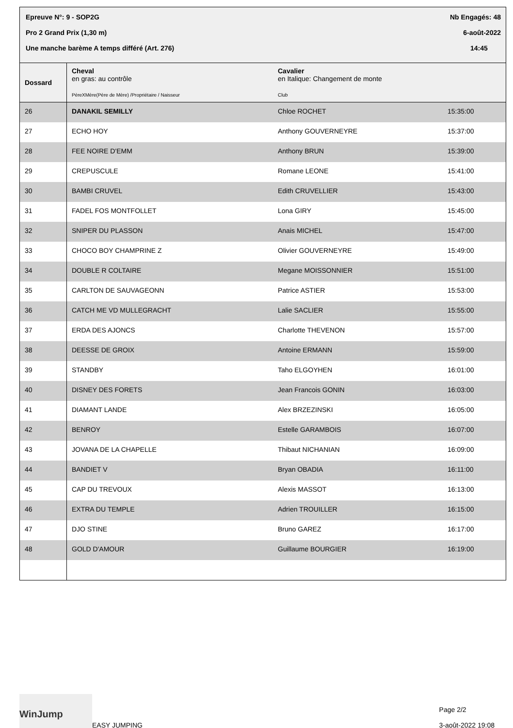Epreuve N°: 9 - SOP2G Nb Engagés: 48
Pro 2 Grand Prix (1,30 m) 6-août-2022
Une manche barème A temps différé (Art. 276) 14:45
| Dossard | Cheval en gras: au contrôle PèreXMère(Père de Mère) /Propriétaire / Naisseur | Cavalier en Italique: Changement de monte Club | |
| --- | --- | --- | --- |
| 26 | DANAKIL SEMILLY | Chloe ROCHET | 15:35:00 |
| 27 | ECHO HOY | Anthony GOUVERNEYRE | 15:37:00 |
| 28 | FEE NOIRE D'EMM | Anthony BRUN | 15:39:00 |
| 29 | CREPUSCULE | Romane LEONE | 15:41:00 |
| 30 | BAMBI CRUVEL | Edith CRUVELLIER | 15:43:00 |
| 31 | FADEL FOS MONTFOLLET | Lona GIRY | 15:45:00 |
| 32 | SNIPER DU PLASSON | Anais MICHEL | 15:47:00 |
| 33 | CHOCO BOY CHAMPRINE Z | Olivier GOUVERNEYRE | 15:49:00 |
| 34 | DOUBLE R COLTAIRE | Megane MOISSONNIER | 15:51:00 |
| 35 | CARLTON DE SAUVAGEONN | Patrice ASTIER | 15:53:00 |
| 36 | CATCH ME VD MULLEGRACHT | Lalie SACLIER | 15:55:00 |
| 37 | ERDA DES AJONCS | Charlotte THEVENON | 15:57:00 |
| 38 | DEESSE DE GROIX | Antoine ERMANN | 15:59:00 |
| 39 | STANDBY | Taho ELGOYHEN | 16:01:00 |
| 40 | DISNEY DES FORETS | Jean Francois GONIN | 16:03:00 |
| 41 | DIAMANT LANDE | Alex BRZEZINSKI | 16:05:00 |
| 42 | BENROY | Estelle GARAMBOIS | 16:07:00 |
| 43 | JOVANA DE LA CHAPELLE | Thibaut NICHANIAN | 16:09:00 |
| 44 | BANDIET V | Bryan OBADIA | 16:11:00 |
| 45 | CAP DU TREVOUX | Alexis MASSOT | 16:13:00 |
| 46 | EXTRA DU TEMPLE | Adrien TROUILLER | 16:15:00 |
| 47 | DJO STINE | Bruno GAREZ | 16:17:00 |
| 48 | GOLD D'AMOUR | Guillaume BOURGIER | 16:19:00 |
WinJump
EASY JUMPING
Page 2/2
3-août-2022 19:08